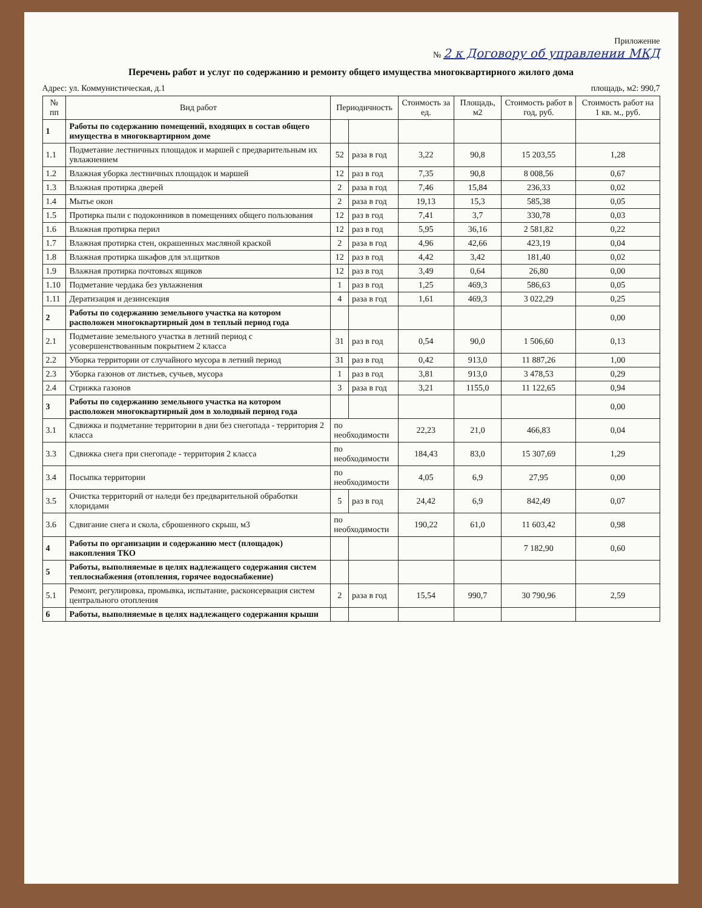Приложение
№ 2 к Договору об управлении МКД
Перечень работ и услуг по содержанию и ремонту общего имущества многоквартирного жилого дома
Адрес: ул. Коммунистическая, д.1 площадь, м2: 990,7
| № пп | Вид работ | Периодичность | | Стоимость за ед. | Площадь, м2 | Стоимость работ в год, руб. | Стоимость работ на 1 кв. м., руб. |
| --- | --- | --- | --- | --- | --- | --- | --- |
| 1 | Работы по содержанию помещений, входящих в состав общего имущества в многоквартирном доме | | | | | | |
| 1.1 | Подметание лестничных площадок и маршей с предварительным их увлажнением | 52 | раза в год | 3,22 | 90,8 | 15 203,55 | 1,28 |
| 1.2 | Влажная уборка лестничных площадок и маршей | 12 | раз в год | 7,35 | 90,8 | 8 008,56 | 0,67 |
| 1.3 | Влажная протирка дверей | 2 | раза в год | 7,46 | 15,84 | 236,33 | 0,02 |
| 1.4 | Мытье окон | 2 | раза в год | 19,13 | 15,3 | 585,38 | 0,05 |
| 1.5 | Протирка пыли с подоконников в помещениях общего пользования | 12 | раз в год | 7,41 | 3,7 | 330,78 | 0,03 |
| 1.6 | Влажная протирка перил | 12 | раз в год | 5,95 | 36,16 | 2 581,82 | 0,22 |
| 1.7 | Влажная протирка стен, окрашенных масляной краской | 2 | раза в год | 4,96 | 42,66 | 423,19 | 0,04 |
| 1.8 | Влажная протирка шкафов для эл.щитков | 12 | раз в год | 4,42 | 3,42 | 181,40 | 0,02 |
| 1.9 | Влажная протирка почтовых ящиков | 12 | раз в год | 3,49 | 0,64 | 26,80 | 0,00 |
| 1.10 | Подметание чердака без увлажнения | 1 | раз в год | 1,25 | 469,3 | 586,63 | 0,05 |
| 1.11 | Дератизация и дезинсекция | 4 | раза в год | 1,61 | 469,3 | 3 022,29 | 0,25 |
| 2 | Работы по содержанию земельного участка на котором расположен многоквартирный дом в теплый период года | | | | | | 0,00 |
| 2.1 | Подметание земельного участка в летний период с усовершенствованным покрытием 2 класса | 31 | раз в год | 0,54 | 90,0 | 1 506,60 | 0,13 |
| 2.2 | Уборка территории от случайного мусора в летний период | 31 | раз в год | 0,42 | 913,0 | 11 887,26 | 1,00 |
| 2.3 | Уборка газонов от листьев, сучьев, мусора | 1 | раз в год | 3,81 | 913,0 | 3 478,53 | 0,29 |
| 2.4 | Стрижка газонов | 3 | раза в год | 3,21 | 1155,0 | 11 122,65 | 0,94 |
| 3 | Работы по содержанию земельного участка на котором расположен многоквартирный дом в холодный период года | | | | | | 0,00 |
| 3.1 | Сдвижка и подметание территории в дни без снегопада - территория 2 класса | по необходимости | | 22,23 | 21,0 | 466,83 | 0,04 |
| 3.3 | Сдвижка снега при снегопаде - территория 2 класса | по необходимости | | 184,43 | 83,0 | 15 307,69 | 1,29 |
| 3.4 | Посыпка территории | по необходимости | | 4,05 | 6,9 | 27,95 | 0,00 |
| 3.5 | Очистка территорий от наледи без предварительной обработки хлоридами | 5 | раз в год | 24,42 | 6,9 | 842,49 | 0,07 |
| 3.6 | Сдвигание снега и скола, сброшенного скрыш, м3 | по необходимости | | 190,22 | 61,0 | 11 603,42 | 0,98 |
| 4 | Работы по организации и содержанию мест (площадок) накопления ТКО | | | | | 7 182,90 | 0,60 |
| 5 | Работы, выполняемые в целях надлежащего содержания систем теплоснабжения (отопления, горячее водоснабжение) | | | | | | |
| 5.1 | Ремонт, регулировка, промывка, испытание, расконсервация систем центрального отопления | 2 | раза в год | 15,54 | 990,7 | 30 790,96 | 2,59 |
| 6 | Работы, выполняемые в целях надлежащего содержания крыши | | | | | | |